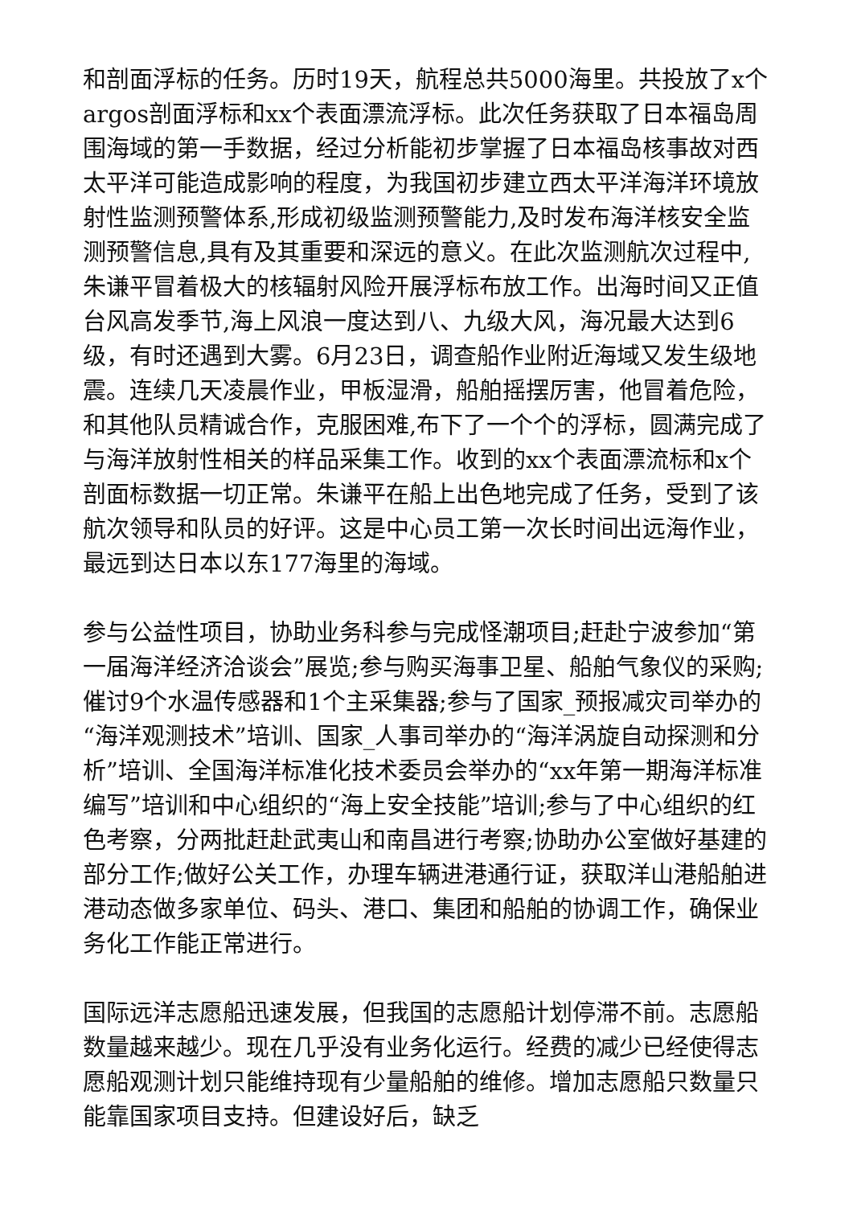和剖面浮标的任务。历时19天，航程总共5000海里。共投放了x个argos剖面浮标和xx个表面漂流浮标。此次任务获取了日本福岛周围海域的第一手数据，经过分析能初步掌握了日本福岛核事故对西太平洋可能造成影响的程度，为我国初步建立西太平洋海洋环境放射性监测预警体系,形成初级监测预警能力,及时发布海洋核安全监测预警信息,具有及其重要和深远的意义。在此次监测航次过程中,朱谦平冒着极大的核辐射风险开展浮标布放工作。出海时间又正值台风高发季节,海上风浪一度达到八、九级大风，海况最大达到6级，有时还遇到大雾。6月23日，调查船作业附近海域又发生级地震。连续几天凌晨作业，甲板湿滑，船舶摇摆厉害，他冒着危险，和其他队员精诚合作，克服困难,布下了一个个的浮标，圆满完成了与海洋放射性相关的样品采集工作。收到的xx个表面漂流标和x个剖面标数据一切正常。朱谦平在船上出色地完成了任务，受到了该航次领导和队员的好评。这是中心员工第一次长时间出远海作业，最远到达日本以东177海里的海域。
参与公益性项目，协助业务科参与完成怪潮项目;赶赴宁波参加“第一届海洋经济洽谈会”展览;参与购买海事卫星、船舶气象仪的采购;催讨9个水温传感器和1个主采集器;参与了国家_预报减灾司举办的“海洋观测技术”培训、国家_人事司举办的“海洋涡旋自动探测和分析”培训、全国海洋标准化技术委员会举办的“xx年第一期海洋标准编写”培训和中心组织的“海上安全技能”培训;参与了中心组织的红色考察，分两批赶赴武夷山和南昌进行考察;协助办公室做好基建的部分工作;做好公关工作，办理车辆进港通行证，获取洋山港船舶进港动态做多家单位、码头、港口、集团和船舶的协调工作，确保业务化工作能正常进行。
国际远洋志愿船迅速发展，但我国的志愿船计划停滞不前。志愿船数量越来越少。现在几乎没有业务化运行。经费的减少已经使得志愿船观测计划只能维持现有少量船舶的维修。增加志愿船只数量只能靠国家项目支持。但建设好后，缺乏